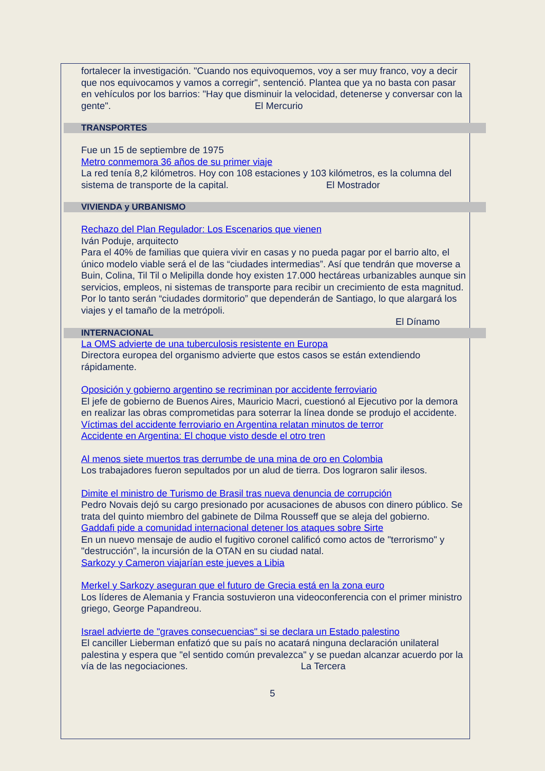fortalecer la investigación. "Cuando nos equivoquemos, voy a ser muy franco, voy a decir que nos equivocamos y vamos a corregir", sentenció. Plantea que ya no basta con pasar en vehículos por los barrios: "Hay que disminuir la velocidad, detenerse y conversar con la gente". El Mercurio
TRANSPORTES
Fue un 15 de septiembre de 1975
Metro conmemora 36 años de su primer viaje
La red tenía 8,2 kilómetros. Hoy con 108 estaciones y 103 kilómetros, es la columna del sistema de transporte de la capital. El Mostrador
VIVIENDA y URBANISMO
Rechazo del Plan Regulador: Los Escenarios que vienen
Iván Poduje, arquitecto
Para el 40% de familias que quiera vivir en casas y no pueda pagar por el barrio alto, el único modelo viable será el de las “ciudades intermedias”. Así que tendrán que moverse a Buin, Colina, Til Til o Melipilla donde hoy existen 17.000 hectáreas urbanizables aunque sin servicios, empleos, ni sistemas de transporte para recibir un crecimiento de esta magnitud. Por lo tanto serán “ciudades dormitorio” que dependerán de Santiago, lo que alargará los viajes y el tamaño de la metrópoli.
El Dínamo
INTERNACIONAL
La OMS advierte de una tuberculosis resistente en Europa
Directora europea del organismo advierte que estos casos se están extendiendo rápidamente.
Oposición y gobierno argentino se recriminan por accidente ferroviario
El jefe de gobierno de Buenos Aires, Mauricio Macri, cuestionó al Ejecutivo por la demora en realizar las obras comprometidas para soterrar la línea donde se produjo el accidente.
Víctimas del accidente ferroviario en Argentina relatan minutos de terror
Accidente en Argentina: El choque visto desde el otro tren
Al menos siete muertos tras derrumbe de una mina de oro en Colombia
Los trabajadores fueron sepultados por un alud de tierra. Dos lograron salir ilesos.
Dimite el ministro de Turismo de Brasil tras nueva denuncia de corrupción
Pedro Novais dejó su cargo presionado por acusaciones de abusos con dinero público. Se trata del quinto miembro del gabinete de Dilma Rousseff que se aleja del gobierno.
Gaddafi pide a comunidad internacional detener los ataques sobre Sirte
En un nuevo mensaje de audio el fugitivo coronel calificó como actos de "terrorismo" y "destrucción", la incursión de la OTAN en su ciudad natal.
Sarkozy y Cameron viajarían este jueves a Libia
Merkel y Sarkozy aseguran que el futuro de Grecia está en la zona euro
Los líderes de Alemania y Francia sostuvieron una videoconferencia con el primer ministro griego, George Papandreou.
Israel advierte de "graves consecuencias" si se declara un Estado palestino
El canciller Lieberman enfatizó que su país no acatará ninguna declaración unilateral palestina y espera que "el sentido común prevalezca" y se puedan alcanzar acuerdo por la vía de las negociaciones. La Tercera
5